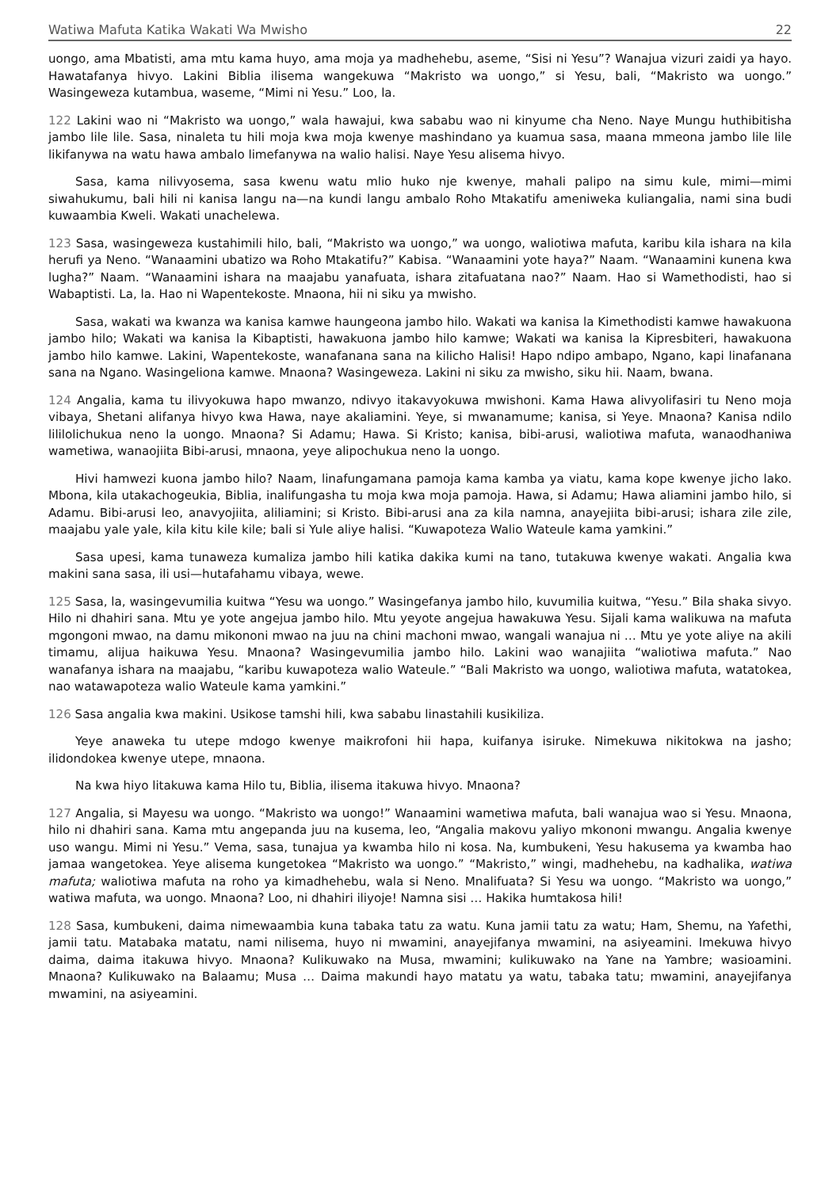Watiwa Mafuta Katika Wakati Wa Mwisho 22
uongo, ama Mbatisti, ama mtu kama huyo, ama moja ya madhehebu, aseme, “Sisi ni Yesu”? Wanajua vizuri zaidi ya hayo. Hawatafanya hivyo. Lakini Biblia ilisema wangekuwa “Makristo wa uongo,” si Yesu, bali, “Makristo wa uongo.” Wasingeweza kutambua, waseme, “Mimi ni Yesu.” Loo, la.
122 Lakini wao ni “Makristo wa uongo,” wala hawajui, kwa sababu wao ni kinyume cha Neno. Naye Mungu huthibitisha jambo lile lile. Sasa, ninaleta tu hili moja kwa moja kwenye mashindano ya kuamua sasa, maana mmeona jambo lile lile likifanywa na watu hawa ambalo limefanywa na walio halisi. Naye Yesu alisema hivyo.
Sasa, kama nilivyosema, sasa kwenu watu mlio huko nje kwenye, mahali palipo na simu kule, mimi—mimi siwahukumu, bali hili ni kanisa langu na—na kundi langu ambalo Roho Mtakatifu ameniweka kuliangalia, nami sina budi kuwaambia Kweli. Wakati unachelewa.
123 Sasa, wasingeweza kustahimili hilo, bali, “Makristo wa uongo,” wa uongo, waliotiwa mafuta, karibu kila ishara na kila herufi ya Neno. “Wanaamini ubatizo wa Roho Mtakatifu?” Kabisa. “Wanaamini yote haya?” Naam. “Wanaamini kunena kwa lugha?” Naam. “Wanaamini ishara na maajabu yanafuata, ishara zitafuatana nao?” Naam. Hao si Wamethodisti, hao si Wabaptisti. La, la. Hao ni Wapentekoste. Mnaona, hii ni siku ya mwisho.
Sasa, wakati wa kwanza wa kanisa kamwe haungeona jambo hilo. Wakati wa kanisa la Kimethodisti kamwe hawakuona jambo hilo; Wakati wa kanisa la Kibaptisti, hawakuona jambo hilo kamwe; Wakati wa kanisa la Kipresbiteri, hawakuona jambo hilo kamwe. Lakini, Wapentekoste, wanafanana sana na kilicho Halisi! Hapo ndipo ambapo, Ngano, kapi linafanana sana na Ngano. Wasingeliona kamwe. Mnaona? Wasingeweza. Lakini ni siku za mwisho, siku hii. Naam, bwana.
124 Angalia, kama tu ilivyokuwa hapo mwanzo, ndivyo itakavyokuwa mwishoni. Kama Hawa alivyolifasiri tu Neno moja vibaya, Shetani alifanya hivyo kwa Hawa, naye akaliamini. Yeye, si mwanamume; kanisa, si Yeye. Mnaona? Kanisa ndilo lililolichukua neno la uongo. Mnaona? Si Adamu; Hawa. Si Kristo; kanisa, bibi-arusi, waliotiwa mafuta, wanaodhaniwa wametiwa, wanaojiita Bibi-arusi, mnaona, yeye alipochukua neno la uongo.
Hivi hamwezi kuona jambo hilo? Naam, linafungamana pamoja kama kamba ya viatu, kama kope kwenye jicho lako. Mbona, kila utakachogeukia, Biblia, inalifungasha tu moja kwa moja pamoja. Hawa, si Adamu; Hawa aliamini jambo hilo, si Adamu. Bibi-arusi leo, anavyojiita, aliliamini; si Kristo. Bibi-arusi ana za kila namna, anayejiita bibi-arusi; ishara zile zile, maajabu yale yale, kila kitu kile kile; bali si Yule aliye halisi. “Kuwapoteza Walio Wateule kama yamkini.”
Sasa upesi, kama tunaweza kumaliza jambo hili katika dakika kumi na tano, tutakuwa kwenye wakati. Angalia kwa makini sana sasa, ili usi—hutafahamu vibaya, wewe.
125 Sasa, la, wasingevumilia kuitwa “Yesu wa uongo.” Wasingefanya jambo hilo, kuvumilia kuitwa, “Yesu.” Bila shaka sivyo. Hilo ni dhahiri sana. Mtu ye yote angejua jambo hilo. Mtu yeyote angejua hawakuwa Yesu. Sijali kama walikuwa na mafuta mgongoni mwao, na damu mikononi mwao na juu na chini machoni mwao, wangali wanajua ni … Mtu ye yote aliye na akili timamu, alijua haikuwa Yesu. Mnaona? Wasingevumilia jambo hilo. Lakini wao wanajiita “waliotiwa mafuta.” Nao wanafanya ishara na maajabu, “karibu kuwapoteza walio Wateule.” “Bali Makristo wa uongo, waliotiwa mafuta, watatokea, nao watawapoteza walio Wateule kama yamkini.”
126 Sasa angalia kwa makini. Usikose tamshi hili, kwa sababu linastahili kusikiliza.
Yeye anaweka tu utepe mdogo kwenye maikrofoni hii hapa, kuifanya isiruke. Nimekuwa nikitokwa na jasho; ilidondokea kwenye utepe, mnaona.
Na kwa hiyo litakuwa kama Hilo tu, Biblia, ilisema itakuwa hivyo. Mnaona?
127 Angalia, si Mayesu wa uongo. “Makristo wa uongo!” Wanaamini wametiwa mafuta, bali wanajua wao si Yesu. Mnaona, hilo ni dhahiri sana. Kama mtu angepanda juu na kusema, leo, “Angalia makovu yaliyo mkononi mwangu. Angalia kwenye uso wangu. Mimi ni Yesu.” Vema, sasa, tunajua ya kwamba hilo ni kosa. Na, kumbukeni, Yesu hakusema ya kwamba hao jamaa wangetokea. Yeye alisema kungetokea “Makristo wa uongo.” “Makristo,” wingi, madhehebu, na kadhalika, watiwa mafuta; waliotiwa mafuta na roho ya kimadhehebu, wala si Neno. Mnalifuata? Si Yesu wa uongo. “Makristo wa uongo,” watiwa mafuta, wa uongo. Mnaona? Loo, ni dhahiri iliyoje! Namna sisi … Hakika humtakosa hili!
128 Sasa, kumbukeni, daima nimewaambia kuna tabaka tatu za watu. Kuna jamii tatu za watu; Ham, Shemu, na Yafethi, jamii tatu. Matabaka matatu, nami nilisema, huyo ni mwamini, anayejifanya mwamini, na asiyeamini. Imekuwa hivyo daima, daima itakuwa hivyo. Mnaona? Kulikuwako na Musa, mwamini; kulikuwako na Yane na Yambre; wasioamini. Mnaona? Kulikuwako na Balaamu; Musa … Daima makundi hayo matatu ya watu, tabaka tatu; mwamini, anayejifanya mwamini, na asiyeamini.